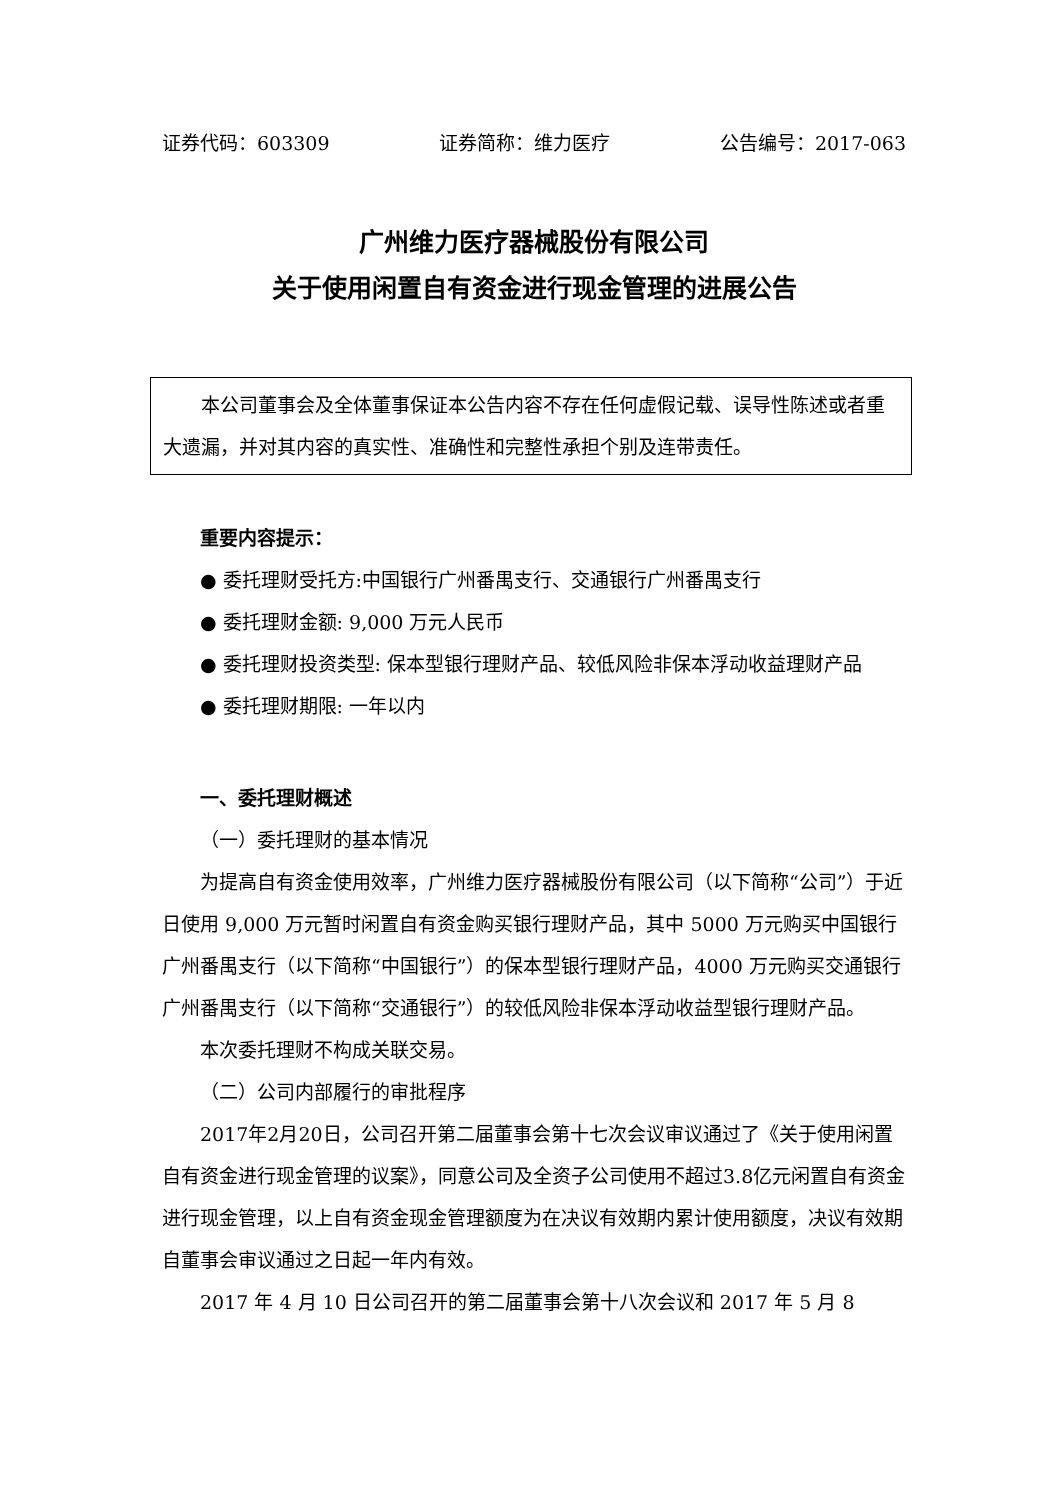证券代码：603309 证券简称：维力医疗 公告编号：2017-063
广州维力医疗器械股份有限公司
关于使用闲置自有资金进行现金管理的进展公告
本公司董事会及全体董事保证本公告内容不存在任何虚假记载、误导性陈述或者重大遗漏，并对其内容的真实性、准确性和完整性承担个别及连带责任。
重要内容提示：
● 委托理财受托方:中国银行广州番禺支行、交通银行广州番禺支行
● 委托理财金额: 9,000 万元人民币
● 委托理财投资类型: 保本型银行理财产品、较低风险非保本浮动收益理财产品
● 委托理财期限: 一年以内
一、委托理财概述
（一）委托理财的基本情况
为提高自有资金使用效率，广州维力医疗器械股份有限公司（以下简称“公司”）于近日使用 9,000 万元暂时闲置自有资金购买银行理财产品，其中 5000 万元购买中国银行广州番禺支行（以下简称“中国银行”）的保本型银行理财产品，4000 万元购买交通银行广州番禺支行（以下简称“交通银行”）的较低风险非保本浮动收益型银行理财产品。
本次委托理财不构成关联交易。
（二）公司内部履行的审批程序
2017年2月20日，公司召开第二届董事会第十七次会议审议通过了《关于使用闲置自有资金进行现金管理的议案》，同意公司及全资子公司使用不超过3.8亿元闲置自有资金进行现金管理，以上自有资金现金管理额度为在决议有效期内累计使用额度，决议有效期自董事会审议通过之日起一年内有效。
2017 年 4 月 10 日公司召开的第二届董事会第十八次会议和 2017 年 5 月 8